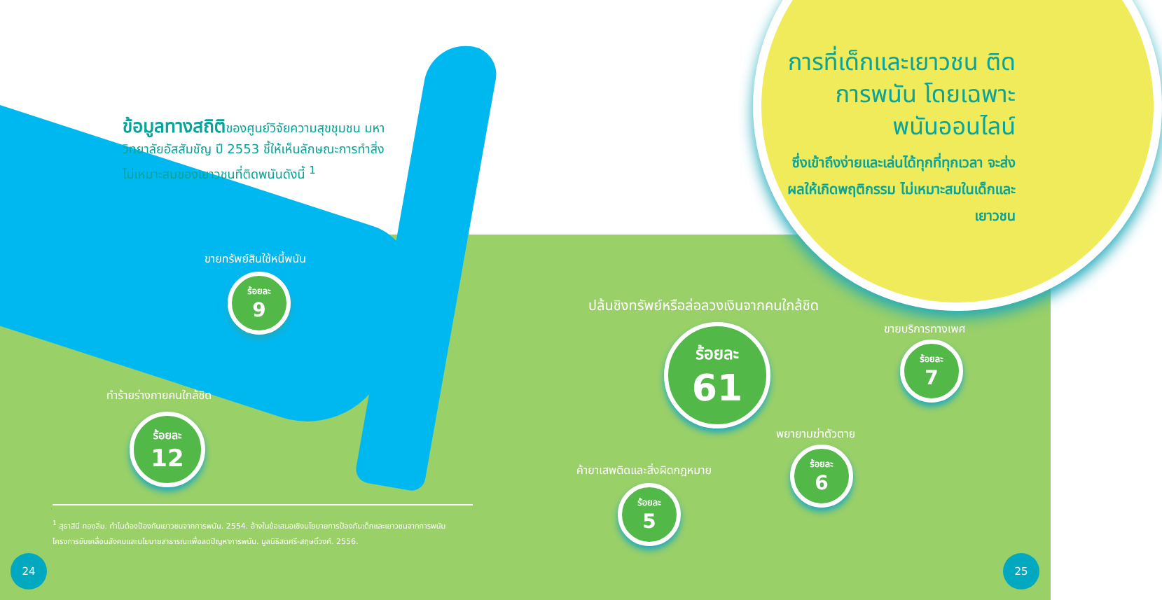ข้อมูลทางสถิติของศูนย์วิจัยความสุขชุมชน มหาวิทยาลัยอัสสัมชัญ ปี 2553 ชี้ให้เห็นลักษณะการทำสิ่งไม่เหมาะสมของเยาวชนที่ติดพนันดังนี้ <sup>1</sup>
การที่เด็กและเยาวชน ติดการพนัน โดยเฉพาะ พนันออนไลน์
ซึ่งเข้าถึงง่ายและเล่นได้ทุกที่ทุกเวลา จะส่งผลให้เกิดพฤติกรรม ไม่เหมาะสมในเด็กและเยาวชน
ขายทรัพย์สินใช้หนี้พนัน
ร้อยละ
9
ทำร้ายร่างกายคนใกล้ชิด
ร้อยละ
12
ปล้นชิงทรัพย์หรือล่อลวงเงินจากคนใกล้ชิด
ร้อยละ
61
ขายบริการทางเพศ
ร้อยละ
7
พยายามฆ่าตัวตาย
ร้อยละ
6
ค้ายาเสพติดและสิ่งผิดกฎหมาย
ร้อยละ
5
<sup>1</sup> สุธาสินี ทองลิ่ม. ทำไมต้องป้องกันเยาวชนจากการพนัน. 2554. อ้างในข้อเสนอเชิงนโยบายการป้องกันเด็กและเยาวชนจากการพนัน โครงการขับเคลื่อนสังคมและนโยบายสาธารณะเพื่อลดปัญหาการพนัน. มูลนิธิสดศรี-สฤษดิ์วงศ์. 2556.
24 25